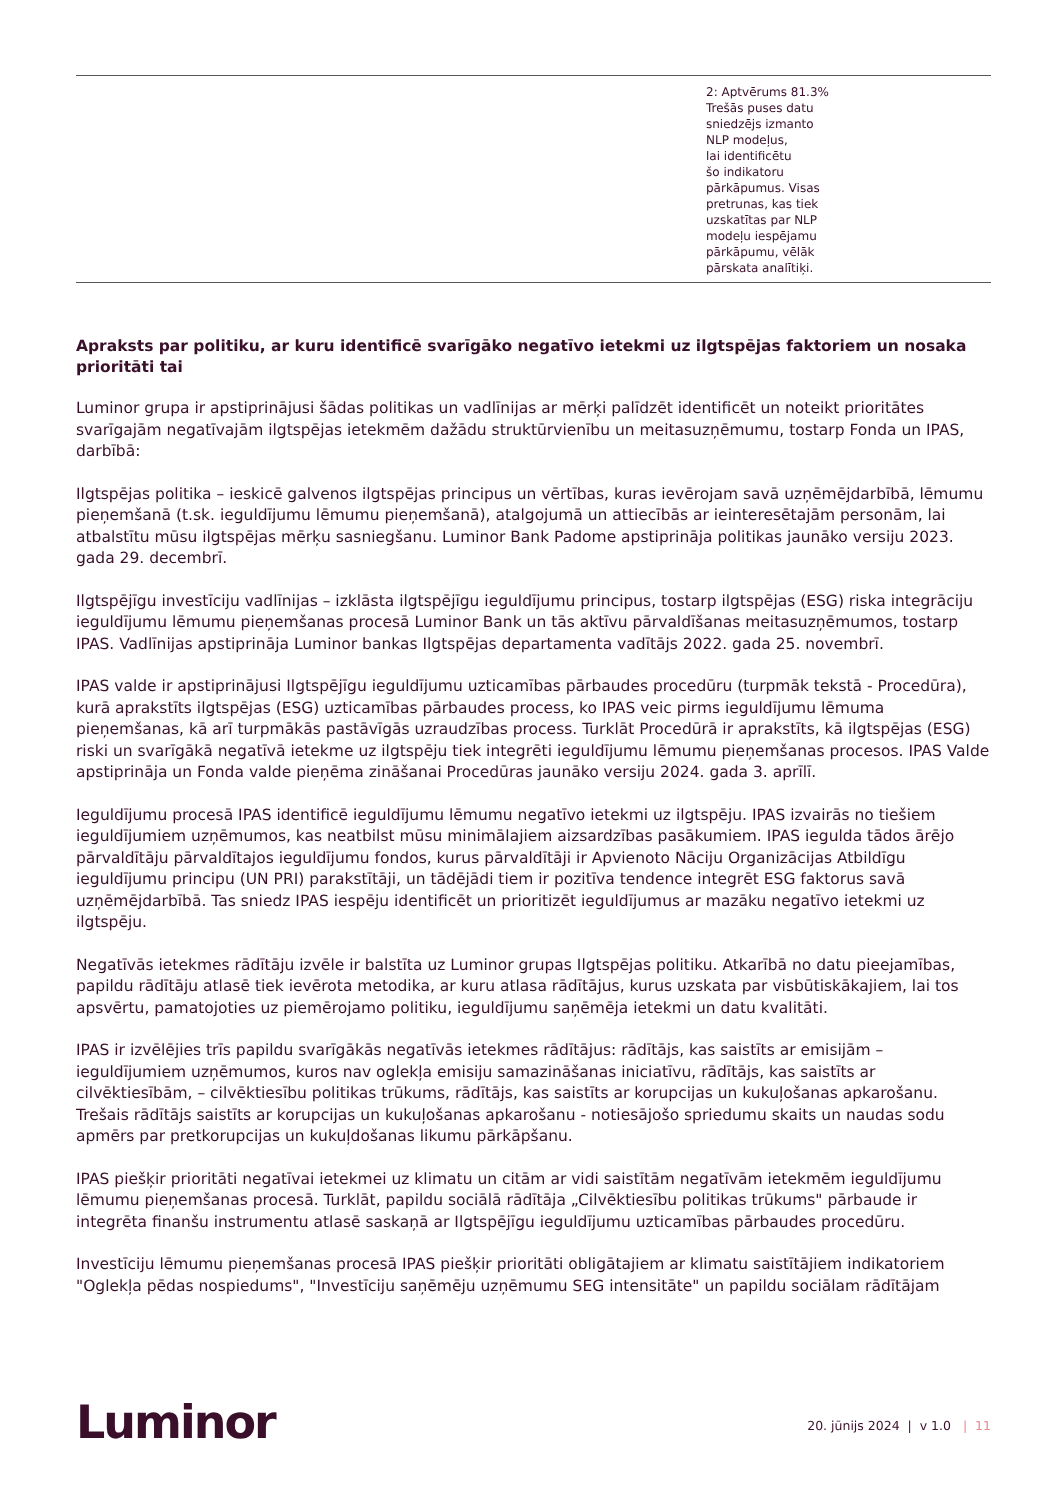| | 2: Aptvērums 81.3% Trešās puses datu sniedzējs izmanto NLP modeļus, lai identificētu šo indikatoru pārkāpumus. Visas pretrunas, kas tiek uzskatītas par NLP modeļu iespējamu pārkāpumu, vēlāk pārskata analītiķi. |
Apraksts par politiku, ar kuru identificē svarīgāko negatīvo ietekmi uz ilgtspējas faktoriem un nosaka prioritāti tai
Luminor grupa ir apstiprinājusi šādas politikas un vadlīnijas ar mērķi palīdzēt identificēt un noteikt prioritātes svarīgajām negatīvajām ilgtspējas ietekmēm dažādu struktūrvienību un meitasuzņēmumu, tostarp Fonda un IPAS, darbībā:
Ilgtspējas politika – ieskicē galvenos ilgtspējas principus un vērtības, kuras ievērojam savā uzņēmējdarbībā, lēmumu pieņemšanā (t.sk. ieguldījumu lēmumu pieņemšanā), atalgojumā un attiecībās ar ieinteresētajām personām, lai atbalstītu mūsu ilgtspējas mērķu sasniegšanu. Luminor Bank Padome apstiprināja politikas jaunāko versiju 2023. gada 29. decembrī.
Ilgtspējīgu investīciju vadlīnijas – izklāsta ilgtspējīgu ieguldījumu principus, tostarp ilgtspējas (ESG) riska integrāciju ieguldījumu lēmumu pieņemšanas procesā Luminor Bank un tās aktīvu pārvaldīšanas meitasuzņēmumos, tostarp IPAS. Vadlīnijas apstiprināja Luminor bankas Ilgtspējas departamenta vadītājs 2022. gada 25. novembrī.
IPAS valde ir apstiprinājusi Ilgtspējīgu ieguldījumu uzticamības pārbaudes procedūru (turpmāk tekstā - Procedūra), kurā aprakstīts ilgtspējas (ESG) uzticamības pārbaudes process, ko IPAS veic pirms ieguldījumu lēmuma pieņemšanas, kā arī turpmākās pastāvīgās uzraudzības process. Turklāt Procedūrā ir aprakstīts, kā ilgtspējas (ESG) riski un svarīgākā negatīvā ietekme uz ilgtspēju tiek integrēti ieguldījumu lēmumu pieņemšanas procesos. IPAS Valde apstiprināja un Fonda valde pieņēma zināšanai Procedūras jaunāko versiju 2024. gada 3. aprīlī.
Ieguldījumu procesā IPAS identificē ieguldījumu lēmumu negatīvo ietekmi uz ilgtspēju. IPAS izvairās no tiešiem ieguldījumiem uzņēmumos, kas neatbilst mūsu minimālajiem aizsardzības pasākumiem. IPAS iegulda tādos ārējo pārvaldītāju pārvaldītajos ieguldījumu fondos, kurus pārvaldītāji ir Apvienoto Nāciju Organizācijas Atbildīgu ieguldījumu principu (UN PRI) parakstītāji, un tādējādi tiem ir pozitīva tendence integrēt ESG faktorus savā uzņēmējdarbībā. Tas sniedz IPAS iespēju identificēt un prioritizēt ieguldījumus ar mazāku negatīvo ietekmi uz ilgtspēju.
Negatīvās ietekmes rādītāju izvēle ir balstīta uz Luminor grupas Ilgtspējas politiku. Atkarībā no datu pieejamības, papildu rādītāju atlasē tiek ievērota metodika, ar kuru atlasa rādītājus, kurus uzskata par visbūtiskākajiem, lai tos apsvērtu, pamatojoties uz piemērojamo politiku, ieguldījumu saņēmēja ietekmi un datu kvalitāti.
IPAS ir izvēlējies trīs papildu svarīgākās negatīvās ietekmes rādītājus: rādītājs, kas saistīts ar emisijām – ieguldījumiem uzņēmumos, kuros nav oglekļa emisiju samazināšanas iniciatīvu, rādītājs, kas saistīts ar cilvēktiesībām, – cilvēktiesību politikas trūkums, rādītājs, kas saistīts ar korupcijas un kukuļošanas apkarošanu. Trešais rādītājs saistīts ar korupcijas un kukuļošanas apkarošanu - notiesājošo spriedumu skaits un naudas sodu apmērs par pretkorupcijas un kukuļdošanas likumu pārkāpšanu.
IPAS piešķir prioritāti negatīvai ietekmei uz klimatu un citām ar vidi saistītām negatīvām ietekmēm ieguldījumu lēmumu pieņemšanas procesā. Turklāt, papildu sociālā rādītāja „Cilvēktiesību politikas trūkums" pārbaude ir integrēta finanšu instrumentu atlasē saskaņā ar Ilgtspējīgu ieguldījumu uzticamības pārbaudes procedūru.
Investīciju lēmumu pieņemšanas procesā IPAS piešķir prioritāti obligātajiem ar klimatu saistītājiem indikatoriem "Oglekļa pēdas nospiedums", "Investīciju saņēmēju uzņēmumu SEG intensitāte" un papildu sociālam rādītājam
Luminor
20. jūnijs 2024 | v 1.0 | 11